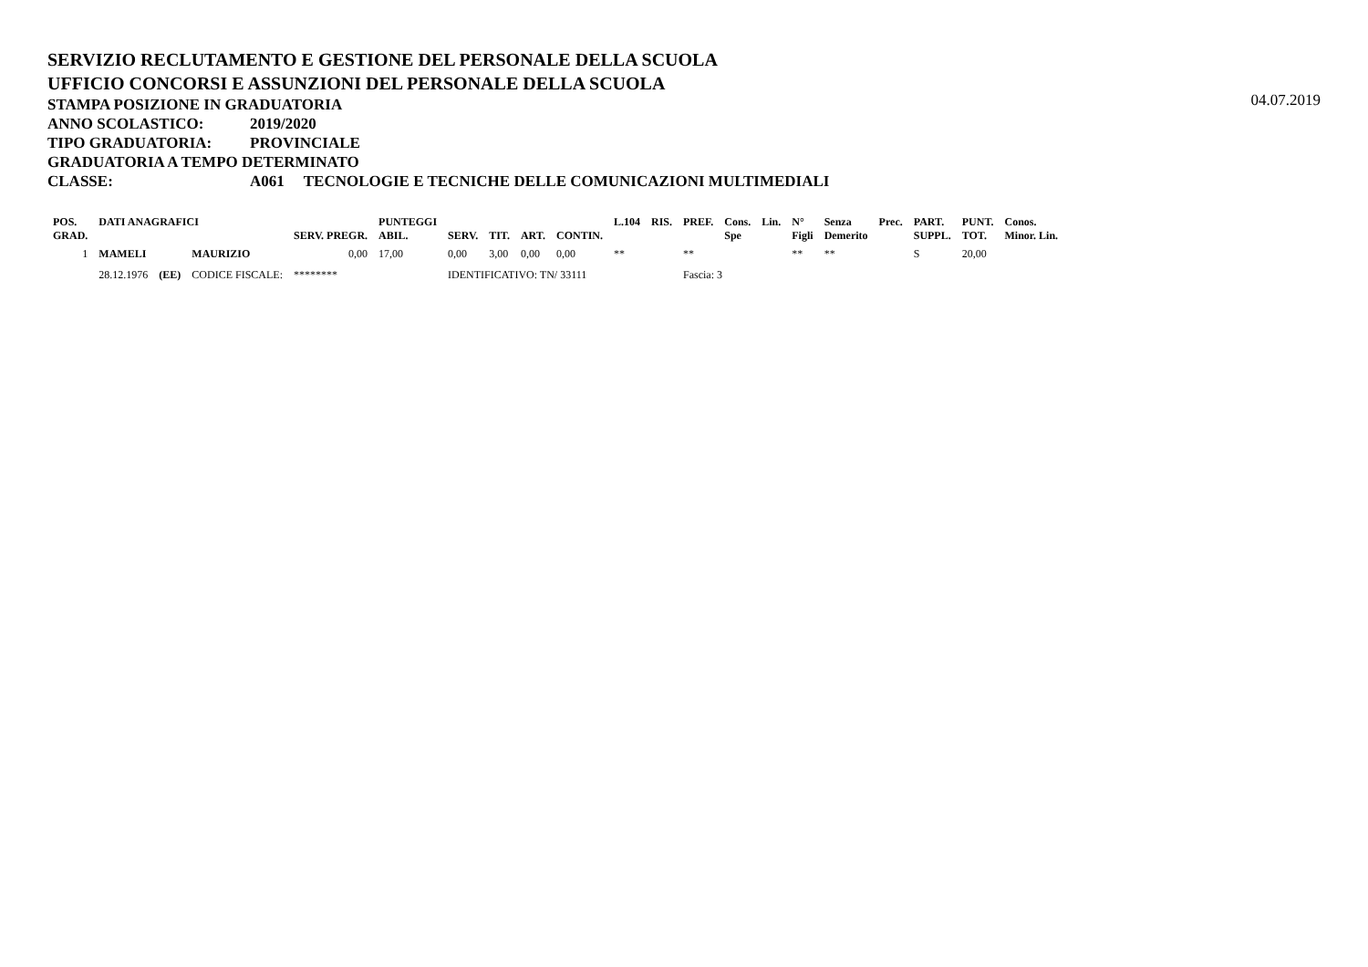04.07.2019
SERVIZIO RECLUTAMENTO E GESTIONE DEL PERSONALE DELLA SCUOLA
UFFICIO CONCORSI E ASSUNZIONI DEL PERSONALE DELLA SCUOLA
STAMPA POSIZIONE IN GRADUATORIA
ANNO SCOLASTICO: 2019/2020
TIPO GRADUATORIA: PROVINCIALE
GRADUATORIA A TEMPO DETERMINATO
CLASSE: A061 TECNOLOGIE E TECNICHE DELLE COMUNICAZIONI MULTIMEDIALI
| POS. GRAD. | DATI ANAGRAFICI | | | SERV. PREGR. | PUNTEGGI ABIL. | SERV. | TIT. | ART. | CONTIN. | L.104 | RIS. | PREF. | Cons. Spe | Lin. | N° Figli | Senza Demerito | Prec. | PART. SUPPL. | PUNT. TOT. | Conos. Minor. Lin. |
| --- | --- | --- | --- | --- | --- | --- | --- | --- | --- | --- | --- | --- | --- | --- | --- | --- | --- | --- | --- | --- |
| 1 | MAMELI | | MAURIZIO | 0,00 | 17,00 | 0,00 | 3,00 | 0,00 | 0,00 | ** | | ** | | | ** | ** | | S | 20,00 | |
| | 28.12.1976 | (EE) | CODICE FISCALE: | ******** | | IDENTIFICATIVO: TN/ 33111 | | | | | | Fascia: 3 | | | | | | | | |